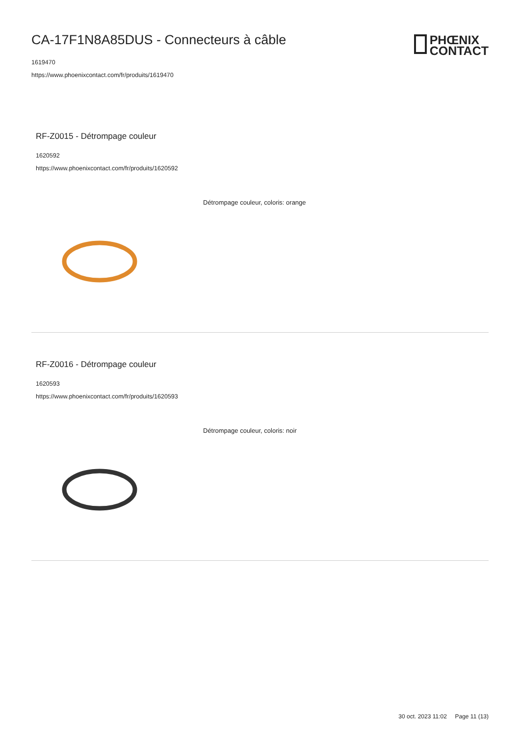PHŒNIX
CONTACT
CA-17F1N8A85DUS - Connecteurs à câble
1619470
https://www.phoenixcontact.com/fr/produits/1619470
RF-Z0015 - Détrompage couleur
1620592
https://www.phoenixcontact.com/fr/produits/1620592
Détrompage couleur, coloris: orange
RF-Z0016 - Détrompage couleur
1620593
https://www.phoenixcontact.com/fr/produits/1620593
Détrompage couleur, coloris: noir
30 oct. 2023 11:02 Page 11 (13)